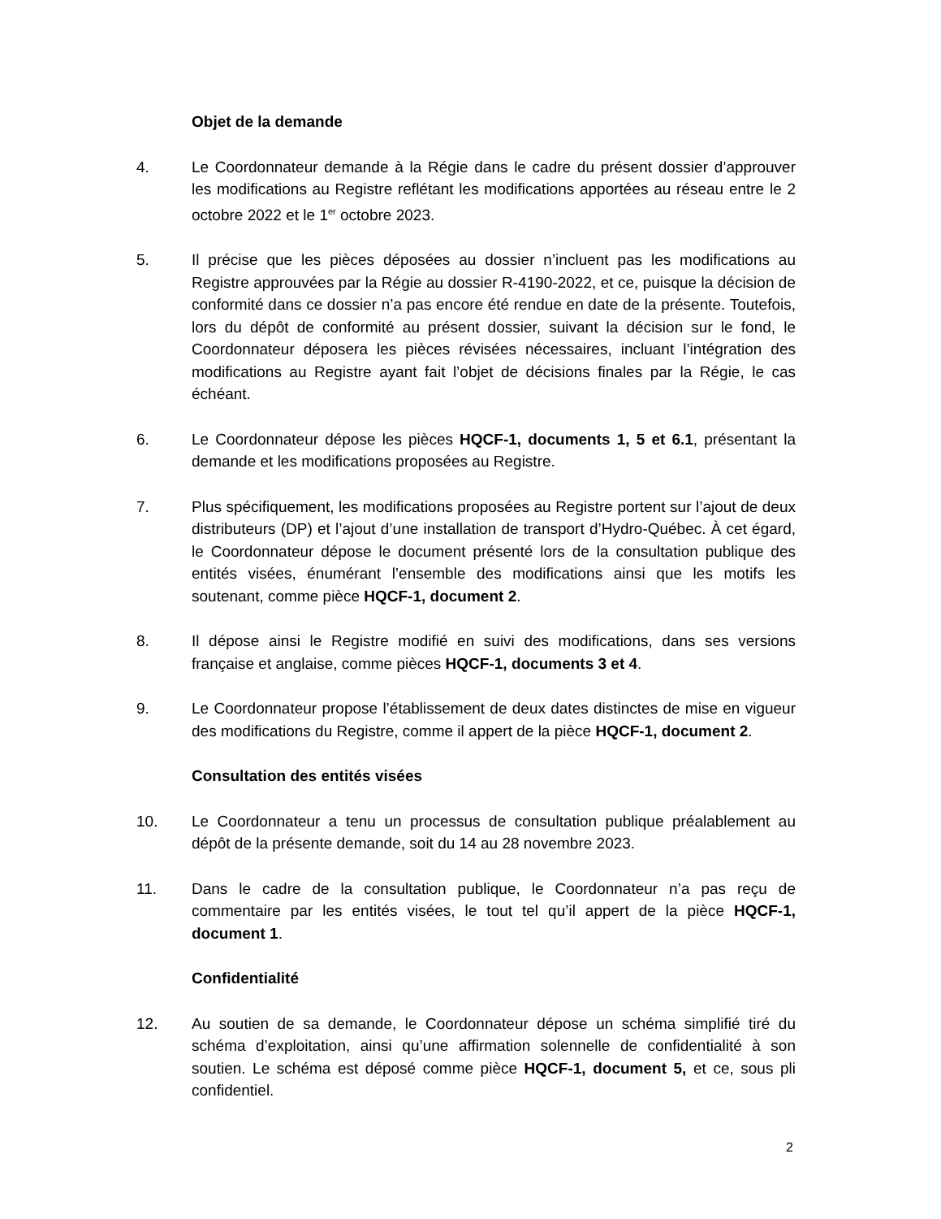Objet de la demande
4. Le Coordonnateur demande à la Régie dans le cadre du présent dossier d’approuver les modifications au Registre reflétant les modifications apportées au réseau entre le 2 octobre 2022 et le 1<sup>er</sup> octobre 2023.
5. Il précise que les pièces déposées au dossier n’incluent pas les modifications au Registre approuvées par la Régie au dossier R-4190-2022, et ce, puisque la décision de conformité dans ce dossier n’a pas encore été rendue en date de la présente. Toutefois, lors du dépôt de conformité au présent dossier, suivant la décision sur le fond, le Coordonnateur déposera les pièces révisées nécessaires, incluant l’intégration des modifications au Registre ayant fait l’objet de décisions finales par la Régie, le cas échéant.
6. Le Coordonnateur dépose les pièces HQCF-1, documents 1, 5 et 6.1, présentant la demande et les modifications proposées au Registre.
7. Plus spécifiquement, les modifications proposées au Registre portent sur l’ajout de deux distributeurs (DP) et l’ajout d’une installation de transport d’Hydro-Québec. À cet égard, le Coordonnateur dépose le document présenté lors de la consultation publique des entités visées, énumérant l’ensemble des modifications ainsi que les motifs les soutenant, comme pièce HQCF-1, document 2.
8. Il dépose ainsi le Registre modifié en suivi des modifications, dans ses versions française et anglaise, comme pièces HQCF-1, documents 3 et 4.
9. Le Coordonnateur propose l’établissement de deux dates distinctes de mise en vigueur des modifications du Registre, comme il appert de la pièce HQCF-1, document 2.
Consultation des entités visées
10. Le Coordonnateur a tenu un processus de consultation publique préalablement au dépôt de la présente demande, soit du 14 au 28 novembre 2023.
11. Dans le cadre de la consultation publique, le Coordonnateur n’a pas reçu de commentaire par les entités visées, le tout tel qu’il appert de la pièce HQCF-1, document 1.
Confidentialité
12. Au soutien de sa demande, le Coordonnateur dépose un schéma simplifié tiré du schéma d’exploitation, ainsi qu’une affirmation solennelle de confidentialité à son soutien. Le schéma est déposé comme pièce HQCF-1, document 5, et ce, sous pli confidentiel.
2